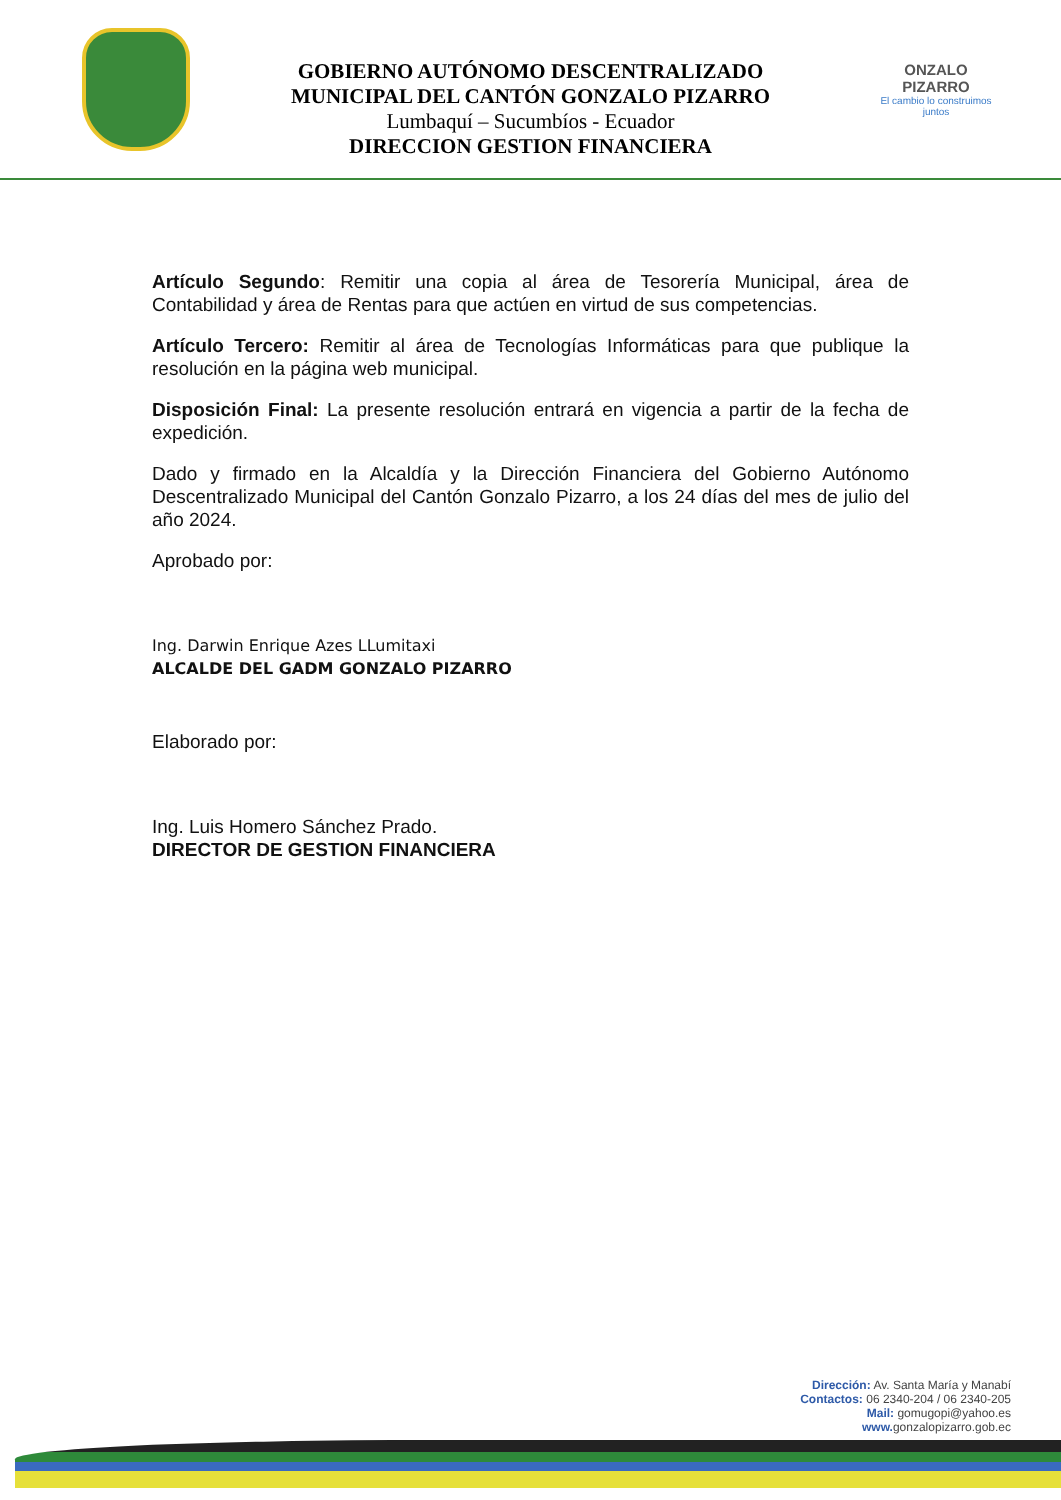GOBIERNO AUTÓNOMO DESCENTRALIZADO
MUNICIPAL DEL CANTÓN GONZALO PIZARRO
Lumbaquí – Sucumbíos - Ecuador
DIRECCION GESTION FINANCIERA
ONZALO PIZARRO
El cambio lo construimos juntos
Artículo Segundo: Remitir una copia al área de Tesorería Municipal, área de Contabilidad y área de Rentas para que actúen en virtud de sus competencias.
Artículo Tercero: Remitir al área de Tecnologías Informáticas para que publique la resolución en la página web municipal.
Disposición Final: La presente resolución entrará en vigencia a partir de la fecha de expedición.
Dado y firmado en la Alcaldía y la Dirección Financiera del Gobierno Autónomo Descentralizado Municipal del Cantón Gonzalo Pizarro, a los 24 días del mes de julio del año 2024.
Aprobado por:
Ing. Darwin Enrique Azes LLumitaxi
ALCALDE DEL GADM GONZALO PIZARRO
Elaborado por:
Ing. Luis Homero Sánchez Prado.
DIRECTOR DE GESTION FINANCIERA
Dirección: Av. Santa María y Manabí
Contactos: 06 2340-204 / 06 2340-205
Mail: gomugopi@yahoo.es
www. gonzalopizarro.gob.ec